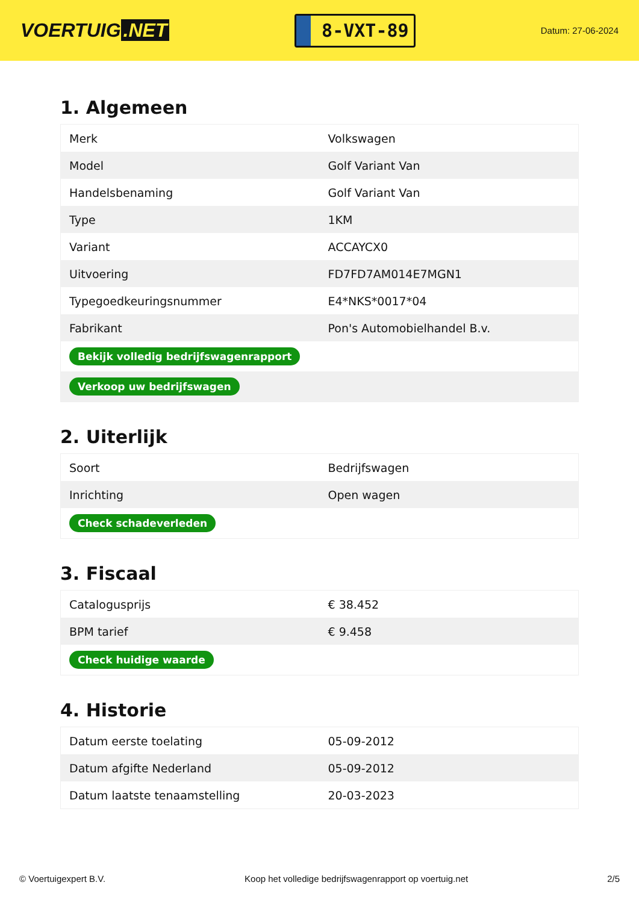VOERTUIG.NET
8-VXT-89
Datum: 27-06-2024
1. Algemeen
| Merk | Volkswagen |
| Model | Golf Variant Van |
| Handelsbenaming | Golf Variant Van |
| Type | 1KM |
| Variant | ACCAYCX0 |
| Uitvoering | FD7FD7AM014E7MGN1 |
| Typegoedkeuringsnummer | E4*NKS*0017*04 |
| Fabrikant | Pon's Automobielhandel B.v. |
| Bekijk volledig bedrijfswagenrapport | |
| Verkoop uw bedrijfswagen | |
2. Uiterlijk
| Soort | Bedrijfswagen |
| Inrichting | Open wagen |
| Check schadeverleden | |
3. Fiscaal
| Catalogusprijs | € 38.452 |
| BPM tarief | € 9.458 |
| Check huidige waarde | |
4. Historie
| Datum eerste toelating | 05-09-2012 |
| Datum afgifte Nederland | 05-09-2012 |
| Datum laatste tenaamstelling | 20-03-2023 |
© Voertuigexpert B.V. Koop het volledige bedrijfswagenrapport op voertuig.net 2/5